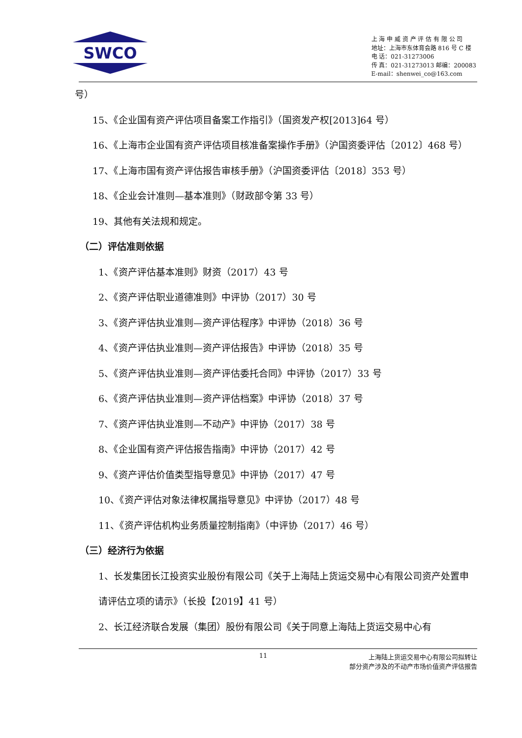SWCO
上 海 申 威 资 产 评 估 有 限 公 司
地址：上海市东体育会路 816 号 C 楼
电 话：021-31273006
传 真：021-31273013 邮编：200083
E-mail：shenwei_co@163.com
号）
15、《企业国有资产评估项目备案工作指引》（国资发产权[2013]64 号）
16、《上海市企业国有资产评估项目核准备案操作手册》（沪国资委评估〔2012〕468 号）
17、《上海市国有资产评估报告审核手册》（沪国资委评估〔2018〕353 号）
18、《企业会计准则—基本准则》（财政部令第 33 号）
19、其他有关法规和规定。
（二）评估准则依据
1、《资产评估基本准则》财资（2017）43 号
2、《资产评估职业道德准则》中评协（2017）30 号
3、《资产评估执业准则—资产评估程序》中评协（2018）36 号
4、《资产评估执业准则—资产评估报告》中评协（2018）35 号
5、《资产评估执业准则—资产评估委托合同》中评协（2017）33 号
6、《资产评估执业准则—资产评估档案》中评协（2018）37 号
7、《资产评估执业准则—不动产》中评协（2017）38 号
8、《企业国有资产评估报告指南》中评协（2017）42 号
9、《资产评估价值类型指导意见》中评协（2017）47 号
10、《资产评估对象法律权属指导意见》中评协（2017）48 号
11、《资产评估机构业务质量控制指南》（中评协（2017）46 号）
（三）经济行为依据
1、长发集团长江投资实业股份有限公司《关于上海陆上货运交易中心有限公司资产处置申请评估立项的请示》（长投【2019】41 号）
2、长江经济联合发展（集团）股份有限公司《关于同意上海陆上货运交易中心有
11 上海陆上货运交易中心有限公司拟转让
部分资产涉及的不动产市场价值资产评估报告